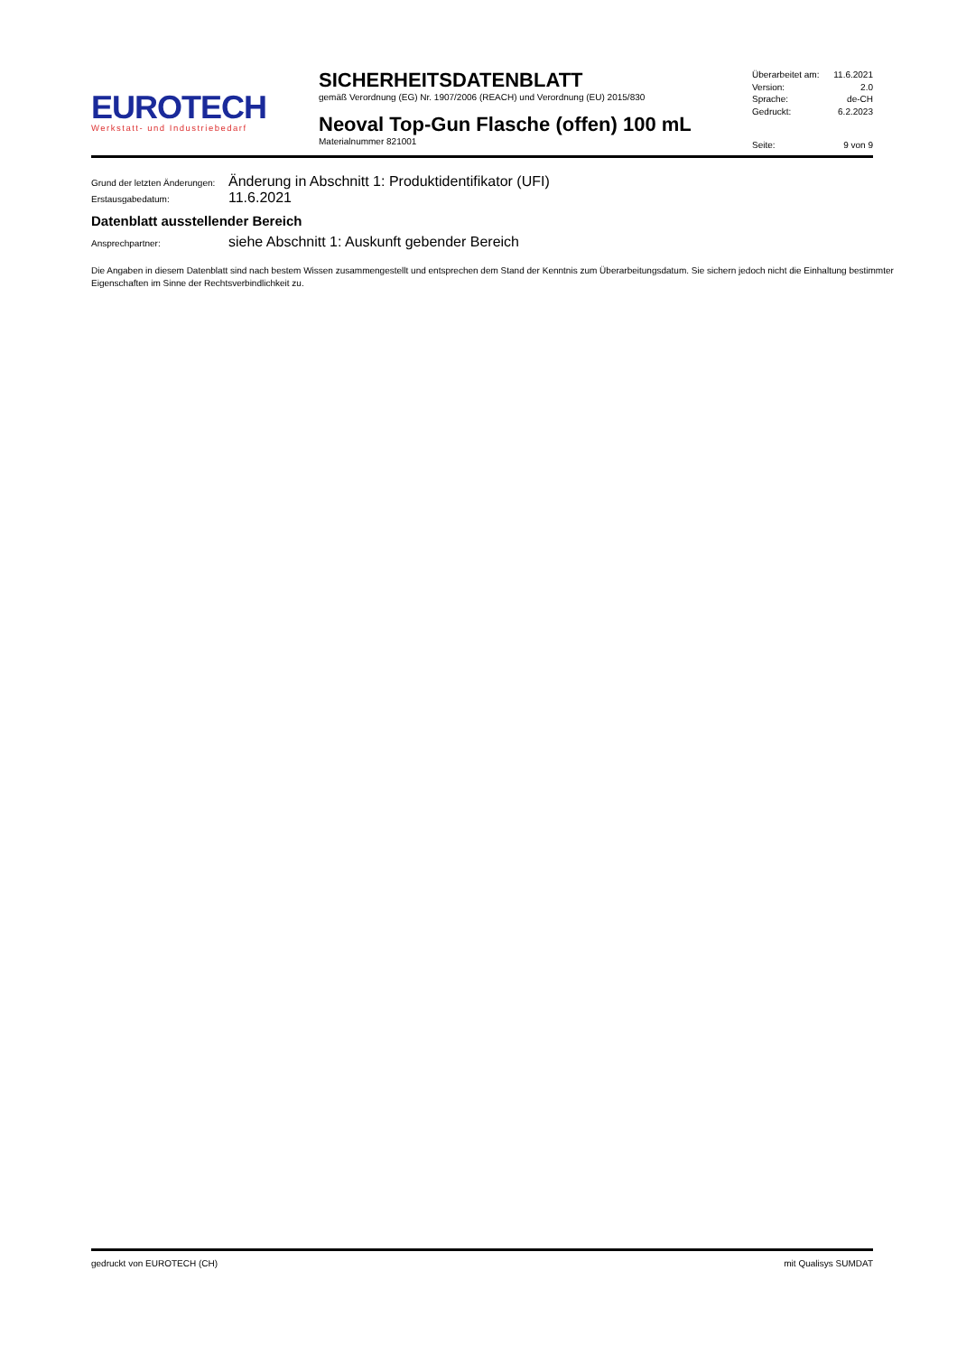EUROTECH
Werkstatt- und Industriebedarf
SICHERHEITSDATENBLATT
gemäß Verordnung (EG) Nr. 1907/2006 (REACH) und Verordnung (EU) 2015/830
Neoval Top-Gun Flasche (offen) 100 mL
Materialnummer 821001
Überarbeitet am: 11.6.2021
Version: 2.0
Sprache: de-CH
Gedruckt: 6.2.2023
Seite: 9 von 9
Grund der letzten Änderungen: Änderung in Abschnitt 1: Produktidentifikator (UFI)
Erstausgabedatum: 11.6.2021
Datenblatt ausstellender Bereich
Ansprechpartner: siehe Abschnitt 1: Auskunft gebender Bereich
Die Angaben in diesem Datenblatt sind nach bestem Wissen zusammengestellt und entsprechen dem Stand der Kenntnis zum Überarbeitungsdatum. Sie sichern jedoch nicht die Einhaltung bestimmter Eigenschaften im Sinne der Rechtsverbindlichkeit zu.
gedruckt von EUROTECH (CH) mit Qualisys SUMDAT